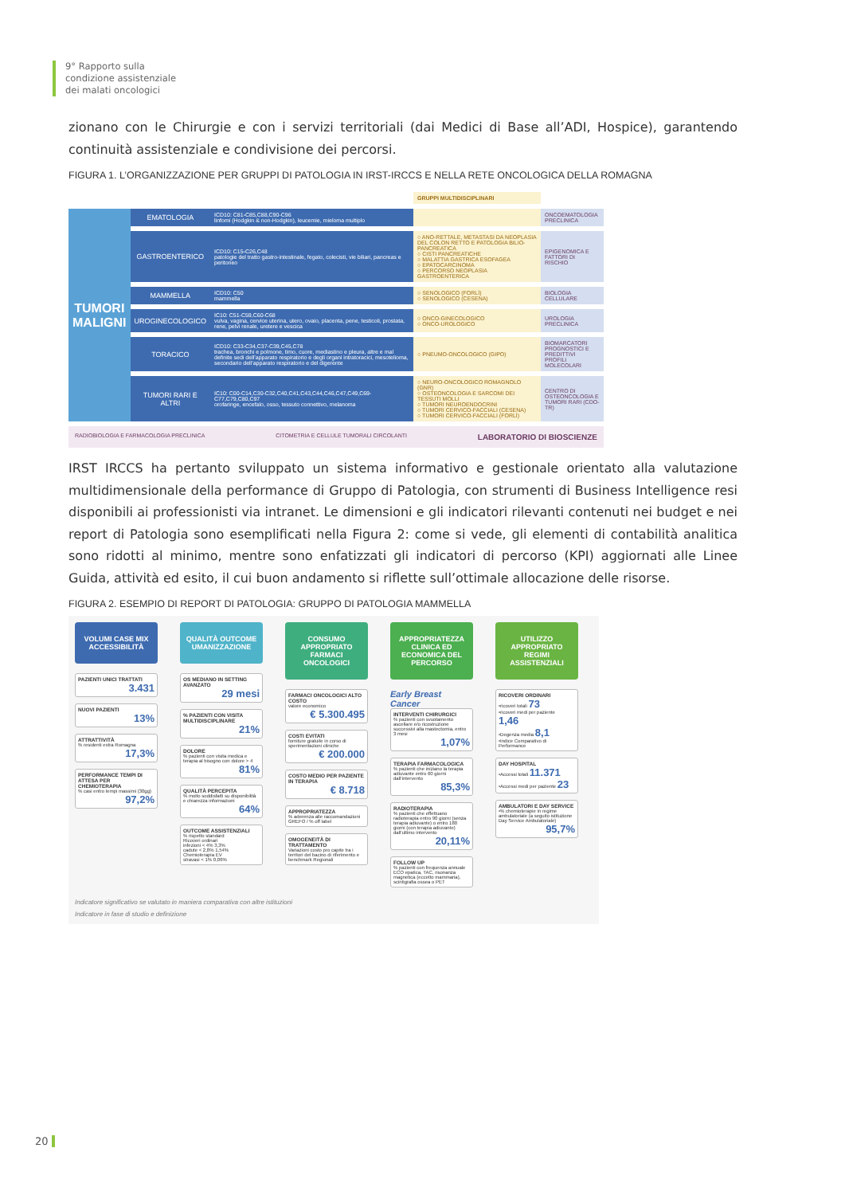9° Rapporto sulla
condizione assistenziale
dei malati oncologici
zionano con le Chirurgie e con i servizi territoriali (dai Medici di Base all’ADI, Hospice), garantendo continuità assistenziale e condivisione dei percorsi.
FIGURA 1. L’ORGANIZZAZIONE PER GRUPPI DI PATOLOGIA IN IRST-IRCCS E NELLA RETE ONCOLOGICA DELLA ROMAGNA
| | | | GRUPPI MULTIDISCIPLINARI | |
| TUMORI MALIGNI | EMATOLOGIA | ICD10: C81-C85,C88,C90-C96 linfomi (Hodgkin & non-Hodgkin), leucemie, mieloma multiplo | | ONCOEMATOLOGIA PRECLINICA |
| | GASTROENTERICO | ICD10: C15-C26,C48 patologie del tratto gastro-intestinale, fegato, colecisti, vie biliari, pancreas e peritoneo | ○ ANO-RETTALE, METASTASI DA NEOPLASIA DEL COLON RETTO E PATOLOGIA BILIO-PANCREATICA ○ CISTI PANCREATICHE ○ MALATTIA GASTRICA ESOFAGEA ○ EPATOCARCINOMA ○ PERCORSO NEOPLASIA GASTROENTERICA | EPIGENOMICA E FATTORI DI RISCHIO |
| | MAMMELLA | ICD10: C50 mammella | ○ SENOLOGICO (FORLÌ) ○ SENOLOGICO (CESENA) | BIOLOGIA CELLULARE |
| | UROGINECOLOGICO | IC10: C51-C59,C60-C68 vulva, vagina, cervice uterina, utero, ovaio, placenta, pene, testicoli, prostata, rene, pelvi renale, uretere e vescica | ○ ONCO-GINECOLOGICO ○ ONCO-UROLOGICO | UROLOGIA PRECLINICA |
| | TORACICO | ICD10: C33-C34,C37-C39,C45,C78 trachea, bronchi e polmone, timo, cuore, mediastino e pleura, altre e mal definite sedi dell’apparato respiratorio e degli organi intratoracici, mesotelioma, secondario dell’apparato respiratorio e del digerente | ○ PNEUMO-ONCOLOGICO (GIPO) | BIOMARCATORI PROGNOSTICI E PREDITTIVI PROFILI MOLECOLARI |
| | TUMORI RARI E ALTRI | IC10: C00-C14,C30-C32,C40,C41,C43,C44,C46,C47,C49,C69-C77,C79,C80,C97 orofaringe, encefalo, osso, tessuto connettivo, melanoma | ○ NEURO-ONCOLOGICO ROMAGNOLO (GNR) ○ OSTEONCOLOGIA E SARCOMI DEI TESSUTI MOLLI ○ TUMORI NEUROENDOCRINI ○ TUMORI CERVICO-FACCIALI (CESENA) ○ TUMORI CERVICO-FACCIALI (FORLÌ) | CENTRO DI OSTEONCOLOGIA E TUMORI RARI (CDO-TR) |
RADIOBIOLOGIA E FARMACOLOGIA PRECLINICA CITOMETRIA E CELLULE TUMORALI CIRCOLANTI LABORATORIO DI BIOSCIENZE
IRST IRCCS ha pertanto sviluppato un sistema informativo e gestionale orientato alla valutazione multidimensionale della performance di Gruppo di Patologia, con strumenti di Business Intelligence resi disponibili ai professionisti via intranet. Le dimensioni e gli indicatori rilevanti contenuti nei budget e nei report di Patologia sono esemplificati nella Figura 2: come si vede, gli elementi di contabilità analitica sono ridotti al minimo, mentre sono enfatizzati gli indicatori di percorso (KPI) aggiornati alle Linee Guida, attività ed esito, il cui buon andamento si riflette sull’ottimale allocazione delle risorse.
FIGURA 2. ESEMPIO DI REPORT DI PATOLOGIA: GRUPPO DI PATOLOGIA MAMMELLA
VOLUMI CASE MIX ACCESSIBILITÀ
PAZIENTI UNICI TRATTATI
3.431
NUOVI PAZIENTI
13%
ATTRATTIVITÀ% residenti extra Romagna
17,3%
PERFORMANCE TEMPI DI ATTESA PER CHEMIOTERAPIA% casi entro tempi massimi (30gg)
97,2%
QUALITÀ OUTCOME UMANIZZAZIONE
OS MEDIANO IN SETTING AVANZATO
29 mesi
% PAZIENTI CON VISITA MULTIDISCIPLINARE
21%
DOLORE% pazienti con visita medica e terapia al bisogno con dolore > 4
81%
QUALITÀ PERCEPITA% molto soddisfatti su disponibilità e chiarezza informazioni
64%
OUTCOME ASSISTENZIALI% rispetto standard
Ricoveri ordinari
infezioni < 4% 3,3%
cadute < 2,8% 1,54%
Chemioterapia EV
stravasi < 1% 0,06%
CONSUMO APPROPRIATO FARMACI ONCOLOGICI
FARMACI ONCOLOGICI ALTO COSTO
valore economico
€ 5.300.495
COSTI EVITATI
forniture gratuite in corso di sperimentazioni cliniche
€ 200.000
COSTO MEDIO PER PAZIENTE IN TERAPIA
€ 8.718
APPROPRIATEZZA% aderenza alle raccomandazioni GREFO / % off label
OMOGENEITÀ DI TRATTAMENTO
Variazioni costo pro capite tra i territori del bacino di riferimento e benchmark Regionali
APPROPRIATEZZA CLINICA ED ECONOMICA DEL PERCORSO
Early Breast Cancer
INTERVENTI CHIRURGICI% pazienti con svuotamento ascellare e/o ricostruzione successivi alla mastectomia, entro 3 mesi
1,07%
TERAPIA FARMACOLOGICA% pazienti che iniziano la terapia adiuvante entro 60 giorni dall’intervento
85,3%
RADIOTERAPIA% pazienti che effettuano radioterapia entro 90 giorni (senza terapia adiuvante) o entro 180 giorni (con terapia adiuvante) dall’ultimo intervento
20,11%
FOLLOW UP% pazienti con frequenza annuale ECO epatica, TAC, risonanza magnetica (eccetto mammaria), scintigrafia ossea o PET
UTILIZZO APPROPRIATO REGIMI ASSISTENZIALI
RICOVERI ORDINARI
•ricoveri totali 73
•ricoveri medi per paziente 1,46
•Degenza media 8,1
•Indice Comparativo di Performance
DAY HOSPITAL
•Accessi totali 11.371
•Accessi medi per paziente 23
AMBULATORI E DAY SERVICE
•% chemioterapie in regime ambulatoriale (a seguito istituzione Day Service Ambulatoriale)
95,7%
Indicatore significativo se valutato in maniera comparativa con altre istituzioni
Indicatore in fase di studio e definizione
20